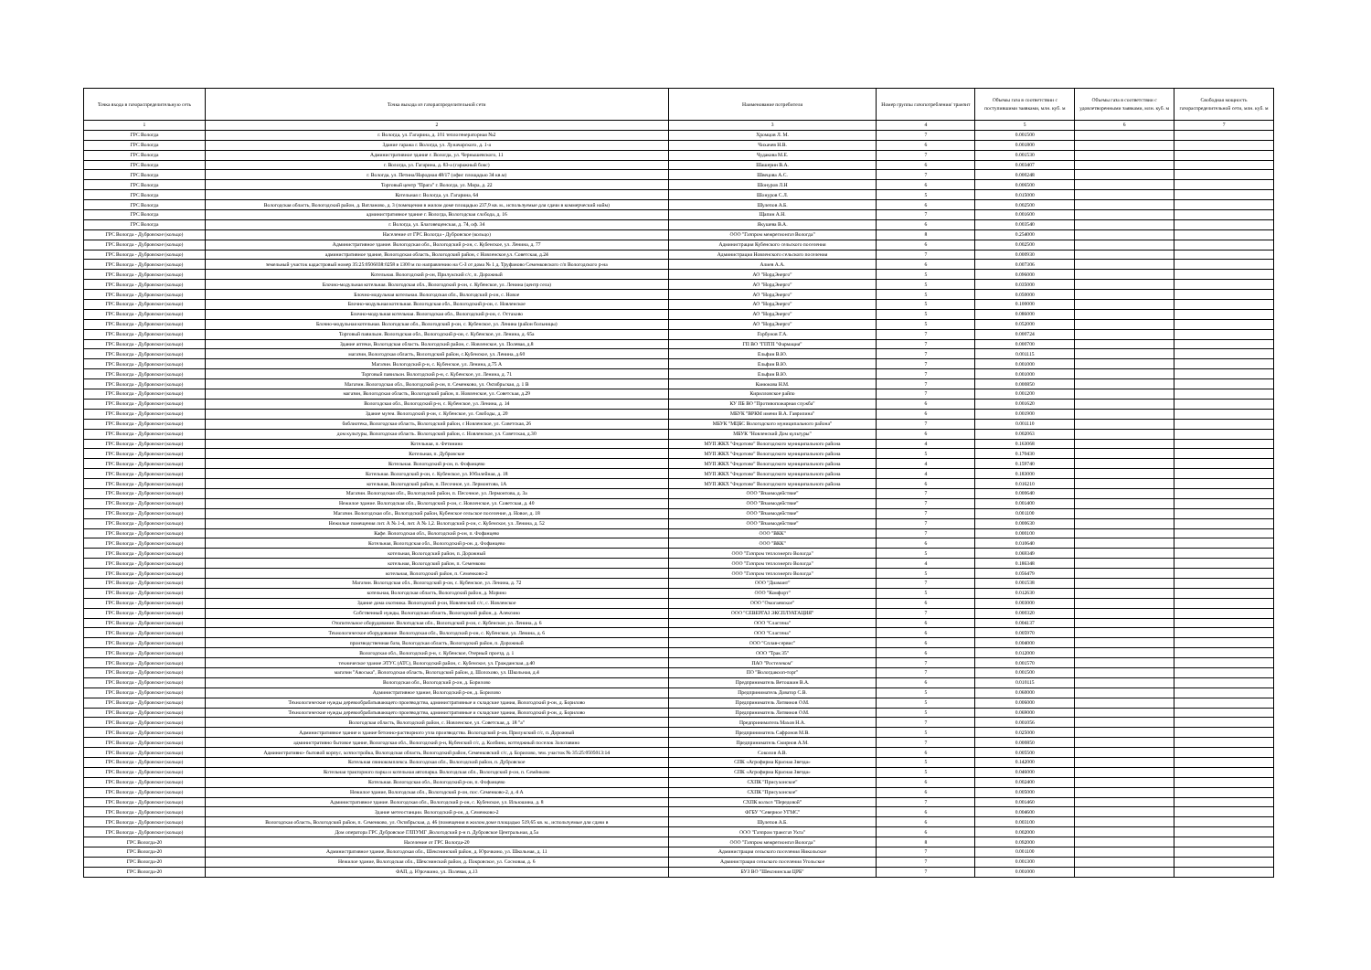| Точка входа в газораспределительную сеть | Точка выхода из газораспределительной сети | Наименование потребителя | Номер группы газопотребления/ транзит | Объемы газа в соответствии с поступившими заявками, млн. куб. м | Объемы газа в соответствии с удовлетворенными заявками, млн. куб. м | Свободная мощность газораспределительной сети, млн. куб. м |
| --- | --- | --- | --- | --- | --- | --- |
| 1 | 2 | 3 | 4 | 5 | 6 | 7 |
| ГРС Вологда | г. Вологда, ул. Гагарина, д. 101 теплогенераторная №2 | Хромцов Л. М. | 7 | 0.001500 | | |
| ГРС Вологда | Здание гаража г. Вологда, ул. Луначарского, д. 1-а | Чихачев Н.В. | 6 | 0.001800 | | |
| ГРС Вологда | Административное здание г. Вологда, ул. Чернышевского, 11 | Чудакова М.Е. | 7 | 0.001530 | | |
| ГРС Вологда | г. Вологда, ул. Гагарина, д. 83-а (гаражный бокс) | Шашерин В.А. | 6 | 0.003407 | | |
| ГРС Вологда | г. Вологда, ул. Петина/Народная 48/17 (офис площадью 34 кв.м) | Швецова А.С. | 7 | 0.000248 | | |
| ГРС Вологда | Торговый центр "Прага" г. Вологда, ул. Мира, д. 22 | Шонуров Л.Н | 6 | 0.006500 | | |
| ГРС Вологда | Котельная г. Вологда, ул. Гагарина, 64 | Шонуров С.Л. | 5 | 0.015000 | | |
| ГРС Вологда | Вологодская область, Вологодский район, д. Ватланово, д. 3 (помещения в жилом доме площадью 237,9 кв. м., используемые для сдачи в коммерческий найм) | Шулепов А.Б. | 6 | 0.002500 | | |
| ГРС Вологда | административное здание г. Вологда, Вологодская слобода, д. 16 | Щапин А.Н. | 7 | 0.001600 | | |
| ГРС Вологда | г. Вологда, ул. Благовещенская, д. 74, оф. 34 | Якушева В.А. | 6 | 0.003540 | | |
| ГРС Вологда - Дубровское (кольцо) | Население от ГРС Вологда - Дубровское (кольцо) | ООО "Газпром межрегионгаз Вологда" | 8 | 0.254000 | | |
| ГРС Вологда - Дубровское (кольцо) | Административное здание. Вологодская обл., Вологодский р-он, с. Кубенское, ул. Ленина, д. 77 | Администрация Кубенского сельского поселения | 6 | 0.002500 | | |
| ГРС Вологда - Дубровское (кольцо) | административное здание, Вологодская область, Вологодский район, с Новленское,ул. Советская, д.24 | Администрация Новленского сельского поселения | 7 | 0.000930 | | |
| ГРС Вологда - Дубровское (кольцо) | земельный участок кадастровый номер 35:25:0506038:0258 в 1300 м по направлению на С-З от дома № 1 д. Труфаново Семенковского с/п Вологодского р-на | Алиев А.А. | 6 | 0.007306 | | |
| ГРС Вологда - Дубровское (кольцо) | Котельная. Вологодский р-он, Прилукский с/с, п. Дорожный | АО "НордЭнерго" | 5 | 0.096000 | | |
| ГРС Вологда - Дубровское (кольцо) | Блочно-модульная котельная. Вологодская обл., Вологодский р-он, с. Кубенское, ул. Ленина (центр села) | АО "НордЭнерго" | 5 | 0.035000 | | |
| ГРС Вологда - Дубровское (кольцо) | Блочно-модульная котельная. Вологодская обл., Вологодский р-он, с. Новое | АО "НордЭнерго" | 5 | 0.050000 | | |
| ГРС Вологда - Дубровское (кольцо) | Блочно-модульная котельная. Вологодская обл., Вологодский р-он, с. Новленское | АО "НордЭнерго" | 5 | 0.100000 | | |
| ГРС Вологда - Дубровское (кольцо) | Блочно-модульная котельная. Вологодская обл., Вологодский р-он, с. Остахово | АО "НордЭнерго" | 5 | 0.086000 | | |
| ГРС Вологда - Дубровское (кольцо) | Блочно-модульная котельная. Вологодская обл., Вологодский р-он, с. Кубенское, ул. Ленина (район больницы) | АО "НордЭнерго" | 5 | 0.052000 | | |
| ГРС Вологда - Дубровское (кольцо) | Торговый павильон. Вологодская обл., Вологодский р-он, с. Кубенское, ул. Ленина, д. 65а | Горбунов Г.А. | 7 | 0.000724 | | |
| ГРС Вологда - Дубровское (кольцо) | Здание аптеки, Вологодская область. Вологодский район, с. Новленское, ул. Полевая, д.8 | ГП ВО "ГПТП "Фармация" | 7 | 0.000700 | | |
| ГРС Вологда - Дубровское (кольцо) | магазин, Вологодская область, Вологодский район, с.Кубенское, ул. Ленина, д.60 | Ельфин В.Ю. | 7 | 0.001115 | | |
| ГРС Вологда - Дубровское (кольцо) | Магазин. Вологодский р-н, с. Кубенское, ул. Ленина, д.75 А | Ельфин В.Ю. | 7 | 0.001000 | | |
| ГРС Вологда - Дубровское (кольцо) | Торговый павильон. Вологодский р-н, с. Кубенское, ул. Ленина, д. 71 | Ельфин В.Ю. | 7 | 0.001000 | | |
| ГРС Вологда - Дубровское (кольцо) | Магазин. Вологодская обл., Вологодский р-он, п. Семенково, ул. Октябрьская, д. 1 В | Канюкова Н.М. | 7 | 0.000850 | | |
| ГРС Вологда - Дубровское (кольцо) | магазин, Вологодская область, Вологодский район, п. Новленское, ул. Советская, д.29 | Кирилловское райпо | 7 | 0.001200 | | |
| ГРС Вологда - Дубровское (кольцо) | Вологодская обл., Вологодский р-н, с. Кубенское, ул. Ленина, д. 14 | КУ ПБ ВО "Противопожарная служба" | 6 | 0.001620 | | |
| ГРС Вологда - Дубровское (кольцо) | Здание музея. Вологодский р-он, с. Кубенское, ул. Свободы, д. 20 | МБУК "ВРКМ имени В.А. Гаврилина" | 6 | 0.001900 | | |
| ГРС Вологда - Дубровское (кольцо) | библиотека, Вологодская область, Вологодский район, с Новленское, ул. Советская, 26 | МБУК "МЦБС Вологодского муниципального района" | 7 | 0.001110 | | |
| ГРС Вологда - Дубровское (кольцо) | дом культуры, Вологодская область. Вологодский район, с. Новленское, ул. Советская, д.30 | МБУК "Новленский Дом культуры" | 6 | 0.002063 | | |
| ГРС Вологда - Дубровское (кольцо) | Котельная, п. Фетинино | МУП ЖКХ "Федотово" Вологодского муниципального района | 4 | 0.163068 | | |
| ГРС Вологда - Дубровское (кольцо) | Котельная, п. Дубровское | МУП ЖКХ "Федотово" Вологодского муниципального района | 5 | 0.170430 | | |
| ГРС Вологда - Дубровское (кольцо) | Котельная. Вологодский р-он, п. Фофанцево | МУП ЖКХ "Федотово" Вологодского муниципального района | 4 | 0.159740 | | |
| ГРС Вологда - Дубровское (кольцо) | Котельная. Вологодский р-он, с. Кубенское, ул. Юбилейная, д. 18 | МУП ЖКХ "Федотово" Вологодского муниципального района | 4 | 0.183000 | | |
| ГРС Вологда - Дубровское (кольцо) | котельная, Вологодский район, п. Песочное, ул. Лермонтова, 1А | МУП ЖКХ "Федотово" Вологодского муниципального района | 6 | 0.016210 | | |
| ГРС Вологда - Дубровское (кольцо) | Магазин. Вологодская обл., Вологодский район, п. Песочное, ул. Лермонтова, д. 3а | ООО "Взаимодействие" | 7 | 0.000640 | | |
| ГРС Вологда - Дубровское (кольцо) | Нежилое здание. Вологодская обл., Вологодский р-он, с. Новленское, ул. Советская, д. 40 | ООО "Взаимодействие" | 7 | 0.001400 | | |
| ГРС Вологда - Дубровское (кольцо) | Магазин. Вологодская обл., Вологодский район, Кубенское сельское поселение, д. Новое, д. 18 | ООО "Взаимодействие" | 7 | 0.001100 | | |
| ГРС Вологда - Дубровское (кольцо) | Нежилые помещения лит. А № 1-4, лит. А № 1,2. Вологодский р-он, с. Кубенское, ул. Ленина, д. 52 | ООО "Взаимодействие" | 7 | 0.000630 | | |
| ГРС Вологда - Дубровское (кольцо) | Кафе. Вологодская обл., Вологодский р-он, п. Фофанцево | ООО "ВКК" | 7 | 0.000100 | | |
| ГРС Вологда - Дубровское (кольцо) | Котельная, Вологодская обл., Вологодский р-он. д. Фофанцево | ООО "ВКК" | 6 | 0.010640 | | |
| ГРС Вологда - Дубровское (кольцо) | котельная, Вологодский район, п. Дорожный | ООО "Газпром теплоэнерго Вологда" | 5 | 0.069349 | | |
| ГРС Вологда - Дубровское (кольцо) | котельная, Вологодский район, п. Семенково | ООО "Газпром теплоэнерго Вологда" | 4 | 0.186348 | | |
| ГРС Вологда - Дубровское (кольцо) | котельная, Вологодский район, п. Семенково-2 | ООО "Газпром теплоэнерго Вологда" | 5 | 0.056479 | | |
| ГРС Вологда - Дубровское (кольцо) | Магазин. Вологодская обл., Вологодский р-он, с. Кубенское, ул. Ленина, д. 72 | ООО "Диамант" | 7 | 0.001538 | | |
| ГРС Вологда - Дубровское (кольцо) | котельная, Вологодская область, Вологодский район, д. Морино | ООО "Комфорт" | 5 | 0.012630 | | |
| ГРС Вологда - Дубровское (кольцо) | Здание дома охотника. Вологодский р-он, Новленский с/с, с. Новленское | ООО "Омогаевское" | 6 | 0.003000 | | |
| ГРС Вологда - Дубровское (кольцо) | Собственный нужды, Вологодская область, Вологодский район, д. Алексино | ООО "СЕВЕРГАЗ ЭКСПЛУАТАЦИЯ" | 7 | 0.000320 | | |
| ГРС Вологда - Дубровское (кольцо) | Отопительное оборудование. Вологодская обл., Вологодский р-он, с. Кубенское, ул. Ленина, д. 6 | ООО "Сластена" | 6 | 0.004137 | | |
| ГРС Вологда - Дубровское (кольцо) | Технологическое оборудование. Вологодская обл., Вологодский р-он, с. Кубенское, ул. Ленина, д. 6 | ООО "Сластена" | 6 | 0.005970 | | |
| ГРС Вологда - Дубровское (кольцо) | производственная база, Вологодская область, Вологодский район, п. Дорожный | ООО "Сплав-сервис" | 6 | 0.004000 | | |
| ГРС Вологда - Дубровское (кольцо) | Вологодская обл., Вологодский р-н, с. Кубенское, Озерный проезд, д. 1 | ООО "Трак 35" | 6 | 0.012000 | | |
| ГРС Вологда - Дубровское (кольцо) | техническое здание ЭТУС (АТС), Вологодский район, с. Кубенское, ул. Гражданская, д.40 | ПАО "Ростелеком" | 7 | 0.001570 | | |
| ГРС Вологда - Дубровское (кольцо) | магазин "Авоська", Вологодская область, Вологодский район, д. Шолохово, ул. Школьная, д.4 | ПО "Вологдакооп-торг" | 7 | 0.001500 | | |
| ГРС Вологда - Дубровское (кольцо) | Вологодская обл., Вологодский р-он, д. Борилово | Предприниматель Ветошкин В.А. | 6 | 0.010115 | | |
| ГРС Вологда - Дубровское (кольцо) | Административное здание, Вологодский р-он, д. Борилово | Предприниматель Доватор С.В. | 5 | 0.060000 | | |
| ГРС Вологда - Дубровское (кольцо) | Технологические нужды деревообрабатывающего производства, административные и складские здания, Вологодский р-он, д. Борилово | Предприниматель Литвинов О.М. | 5 | 0.006000 | | |
| ГРС Вологда - Дубровское (кольцо) | Технологические нужды деревообрабатывающего производства, административные и складские здания, Вологодский р-он, д. Борилово | Предприниматель Литвинов О.М. | 5 | 0.069000 | | |
| ГРС Вологда - Дубровское (кольцо) | Вологодская область, Вологодский район, с. Новленское, ул. Советская, д. 18 "а" | Предприниматель Махов Н.А. | 7 | 0.001056 | | |
| ГРС Вологда - Дубровское (кольцо) | Административное здание и здание бетонно-растворного узла производства. Вологодский р-он, Прилукский с/с, п. Дорожный | Предприниматель Сафронов М.В. | 5 | 0.025000 | | |
| ГРС Вологда - Дубровское (кольцо) | административно бытовое здание, Вологодская обл., Вологодский р-н, Кубенский с/с, д. Колбино, коттеджный поселок Золотавино | Предприниматель Смирнов А.М. | 7 | 0.000850 | | |
| ГРС Вологда - Дубровское (кольцо) | Административно- бытовой корпус, хозпостройка, Вологодская область, Вологодский район, Семенковский с/с, д. Борилово, зем. участок № 35:25:0505013:14 | Соколов А.В. | 6 | 0.005500 | | |
| ГРС Вологда - Дубровское (кольцо) | Котельная свинокомплекса. Вологодская обл., Вологодский район, п. Дубровское | СПК «Агрофирма Красная Звезда» | 5 | 0.142000 | | |
| ГРС Вологда - Дубровское (кольцо) | Котельная тракторного парка и котельная автопарка. Вологодская обл., Вологодский р-он, п. Семёнково | СПК «Агрофирма Красная Звезда» | 5 | 0.046000 | | |
| ГРС Вологда - Дубровское (кольцо) | Котельная. Вологодская обл., Вологодский р-он, п. Фофанцево | СХПК "Присухонское" | 6 | 0.002400 | | |
| ГРС Вологда - Дубровское (кольцо) | Нежилое здание, Вологодская обл., Вологодский р-он, пос. Семенково-2, д. 4 А | СХПК "Присухонское" | 6 | 0.005000 | | |
| ГРС Вологда - Дубровское (кольцо) | Административное здание. Вологодская обл., Вологодский р-он, с. Кубенское, ул. Ильюшина, д. 8 | СХПК колхоз "Передовой" | 7 | 0.001460 | | |
| ГРС Вологда - Дубровское (кольцо) | Здание метеостанции. Вологодский р-он, д. Семенково-2 | ФГБУ "Северное УГМС" | 6 | 0.004600 | | |
| ГРС Вологда - Дубровское (кольцо) | Вологодская область, Вологодский район, п. Семенково, ул. Октябрьская, д. 46 (помещения в жилом доме площадью 519,65 кв. м., используемые для сдачи в | Шулепов А.Б. | 6 | 0.003100 | | |
| ГРС Вологда - Дубровское (кольцо) | Дом оператора ГРС Дубровское ГЛПУМГ ,Вологодский р-н п. Дубровское Центральная, д.5а | ООО "Газпром трансгаз Ухта" | 6 | 0.002000 | | |
| ГРС Вологда-20 | Население от ГРС Вологда-20 | ООО "Газпром межрегионгаз Вологда" | 8 | 0.092000 | | |
| ГРС Вологда-20 | Административное здание, Вологодская обл., Шекснинский район, д. Юрочкино, ул. Школьная, д. 11 | Администрация сельского поселения Никольское | 7 | 0.001100 | | |
| ГРС Вологда-20 | Нежилое здание, Вологодская обл., Шекснинский район, д. Покровское, ул. Сосновая, д. 6 | Администрация сельского поселения Угольское | 7 | 0.001300 | | |
| ГРС Вологда-20 | ФАП, д. Юрочкино, ул. Полевая, д.13 | БУЗ ВО "Шекснинская ЦРБ" | 7 | 0.001000 | | |